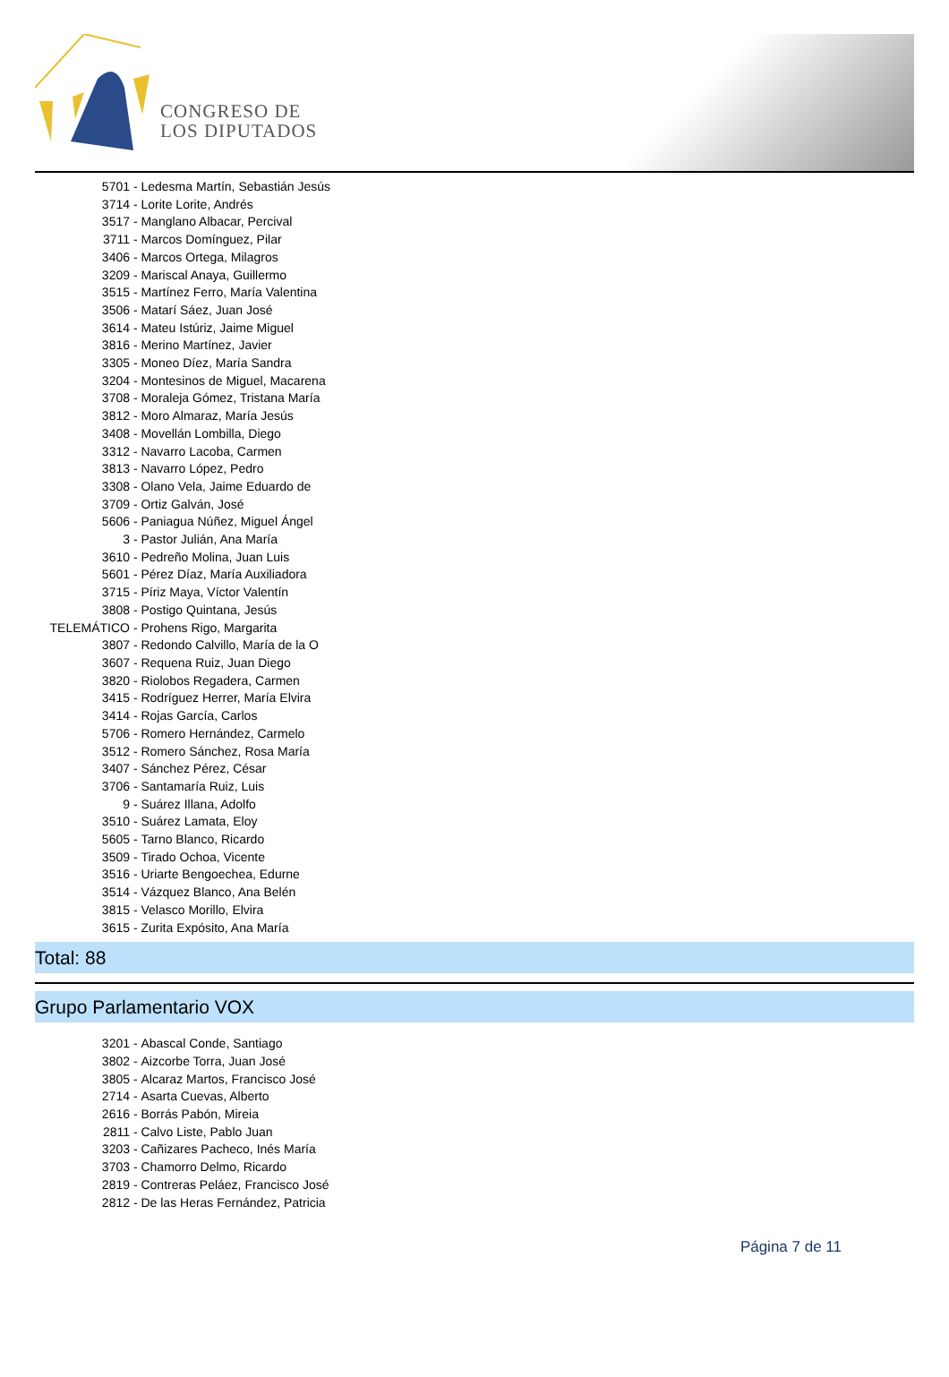CONGRESO DE
LOS DIPUTADOS
5701 - Ledesma Martín, Sebastián Jesús
3714 - Lorite Lorite, Andrés
3517 - Manglano Albacar, Percival
3711 - Marcos Domínguez, Pilar
3406 - Marcos Ortega, Milagros
3209 - Mariscal Anaya, Guillermo
3515 - Martínez Ferro, María Valentina
3506 - Matarí Sáez, Juan José
3614 - Mateu Istúriz, Jaime Miguel
3816 - Merino Martínez, Javier
3305 - Moneo Díez, María Sandra
3204 - Montesinos de Miguel, Macarena
3708 - Moraleja Gómez, Tristana María
3812 - Moro Almaraz, María Jesús
3408 - Movellán Lombilla, Diego
3312 - Navarro Lacoba, Carmen
3813 - Navarro López, Pedro
3308 - Olano Vela, Jaime Eduardo de
3709 - Ortiz Galván, José
5606 - Paniagua Núñez, Miguel Ángel
3 - Pastor Julián, Ana María
3610 - Pedreño Molina, Juan Luis
5601 - Pérez Díaz, María Auxiliadora
3715 - Píriz Maya, Víctor Valentín
3808 - Postigo Quintana, Jesús
TELEMÁTICO - Prohens Rigo, Margarita
3807 - Redondo Calvillo, María de la O
3607 - Requena Ruiz, Juan Diego
3820 - Riolobos Regadera, Carmen
3415 - Rodríguez Herrer, María Elvira
3414 - Rojas García, Carlos
5706 - Romero Hernández, Carmelo
3512 - Romero Sánchez, Rosa María
3407 - Sánchez Pérez, César
3706 - Santamaría Ruiz, Luis
9 - Suárez Illana, Adolfo
3510 - Suárez Lamata, Eloy
5605 - Tarno Blanco, Ricardo
3509 - Tirado Ochoa, Vicente
3516 - Uriarte Bengoechea, Edurne
3514 - Vázquez Blanco, Ana Belén
3815 - Velasco Morillo, Elvira
3615 - Zurita Expósito, Ana María
Total: 88
Grupo Parlamentario VOX
3201 - Abascal Conde, Santiago
3802 - Aizcorbe Torra, Juan José
3805 - Alcaraz Martos, Francisco José
2714 - Asarta Cuevas, Alberto
2616 - Borrás Pabón, Mireia
2811 - Calvo Liste, Pablo Juan
3203 - Cañizares Pacheco, Inés María
3703 - Chamorro Delmo, Ricardo
2819 - Contreras Peláez, Francisco José
2812 - De las Heras Fernández, Patricia
Página 7 de 11